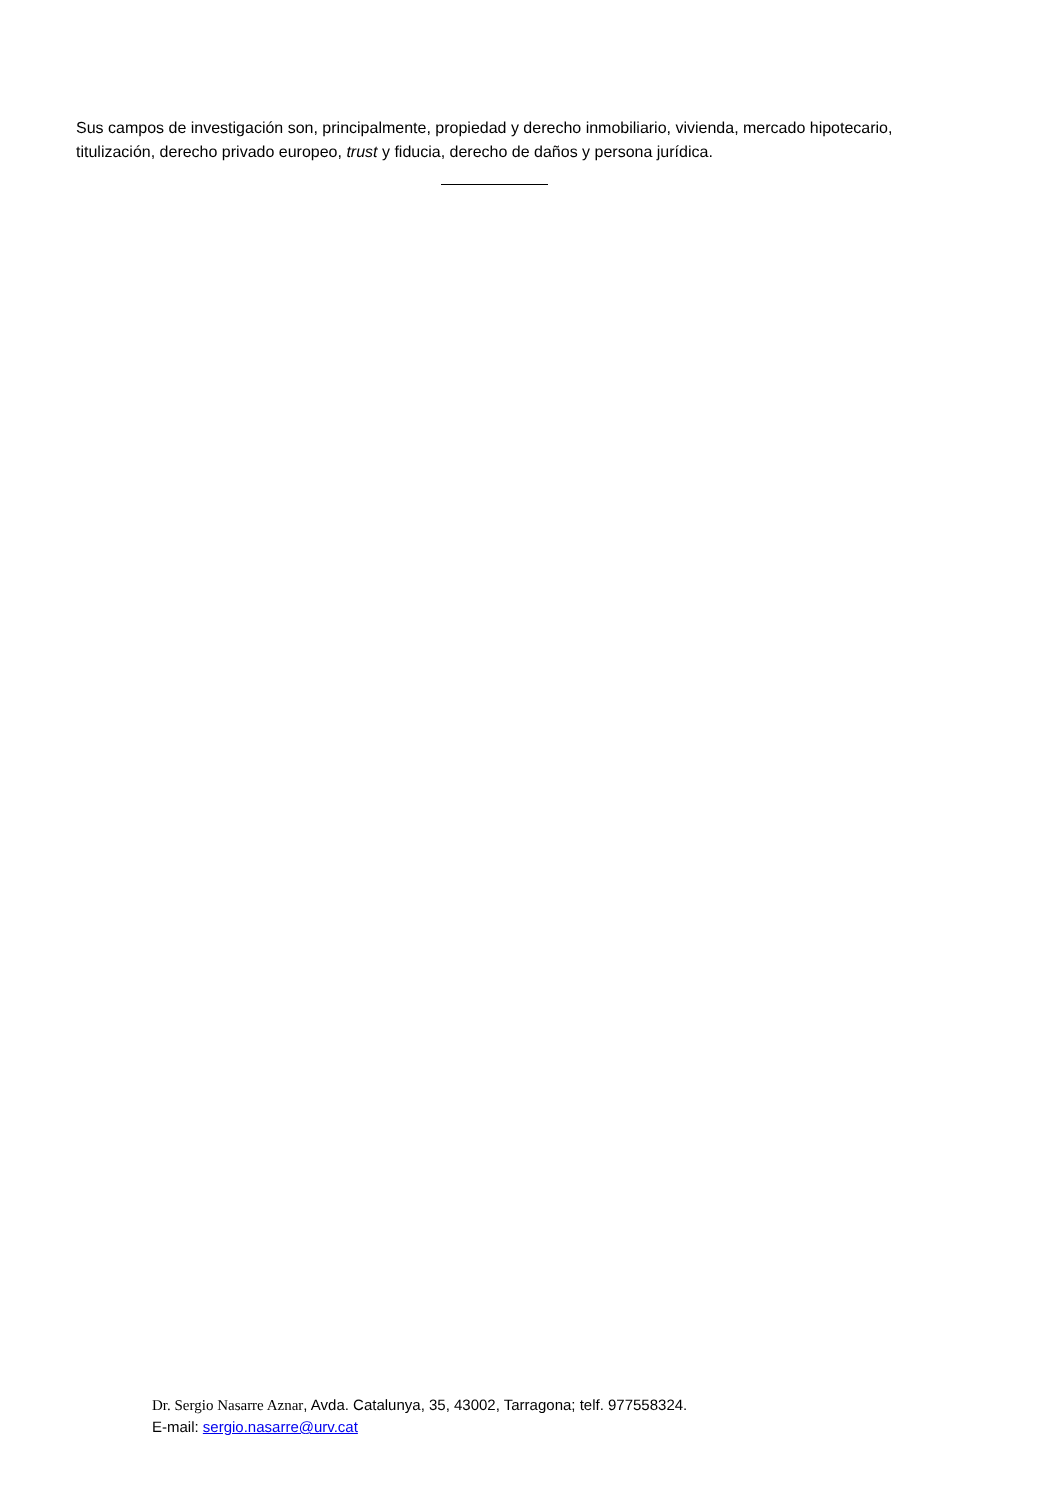Sus campos de investigación son, principalmente, propiedad y derecho inmobiliario, vivienda, mercado hipotecario, titulización, derecho privado europeo, trust y fiducia, derecho de daños y persona jurídica.
Dr. Sergio Nasarre Aznar, Avda. Catalunya, 35, 43002, Tarragona; telf. 977558324.
E-mail: sergio.nasarre@urv.cat